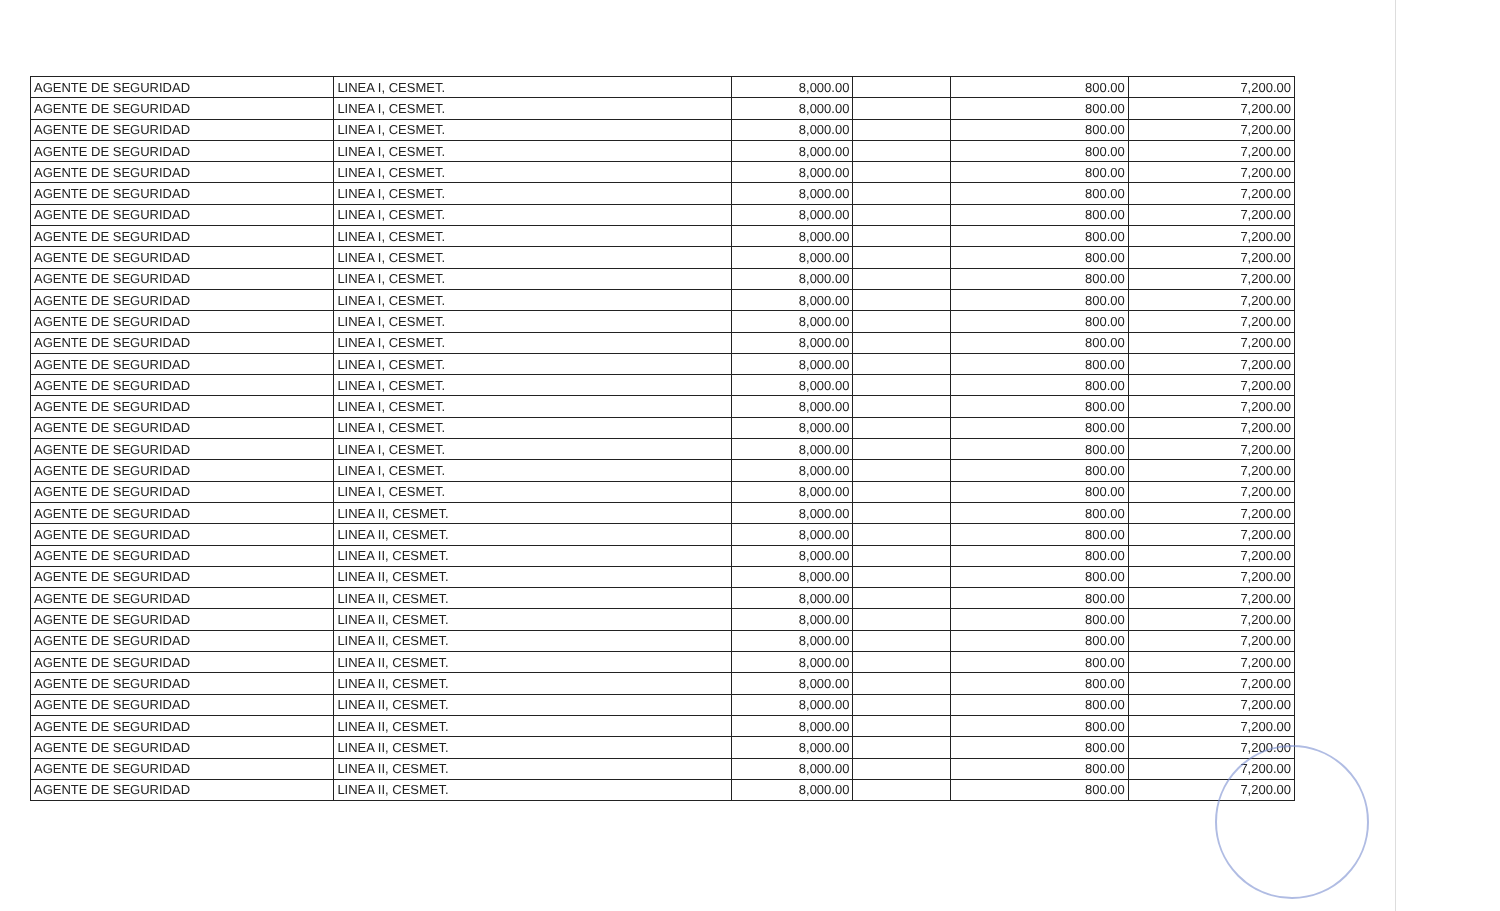| AGENTE DE SEGURIDAD | LINEA I, CESMET. | 8,000.00 | | 800.00 | 7,200.00 |
| AGENTE DE SEGURIDAD | LINEA I, CESMET. | 8,000.00 | | 800.00 | 7,200.00 |
| AGENTE DE SEGURIDAD | LINEA I, CESMET. | 8,000.00 | | 800.00 | 7,200.00 |
| AGENTE DE SEGURIDAD | LINEA I, CESMET. | 8,000.00 | | 800.00 | 7,200.00 |
| AGENTE DE SEGURIDAD | LINEA I, CESMET. | 8,000.00 | | 800.00 | 7,200.00 |
| AGENTE DE SEGURIDAD | LINEA I, CESMET. | 8,000.00 | | 800.00 | 7,200.00 |
| AGENTE DE SEGURIDAD | LINEA I, CESMET. | 8,000.00 | | 800.00 | 7,200.00 |
| AGENTE DE SEGURIDAD | LINEA I, CESMET. | 8,000.00 | | 800.00 | 7,200.00 |
| AGENTE DE SEGURIDAD | LINEA I, CESMET. | 8,000.00 | | 800.00 | 7,200.00 |
| AGENTE DE SEGURIDAD | LINEA I, CESMET. | 8,000.00 | | 800.00 | 7,200.00 |
| AGENTE DE SEGURIDAD | LINEA I, CESMET. | 8,000.00 | | 800.00 | 7,200.00 |
| AGENTE DE SEGURIDAD | LINEA I, CESMET. | 8,000.00 | | 800.00 | 7,200.00 |
| AGENTE DE SEGURIDAD | LINEA I, CESMET. | 8,000.00 | | 800.00 | 7,200.00 |
| AGENTE DE SEGURIDAD | LINEA I, CESMET. | 8,000.00 | | 800.00 | 7,200.00 |
| AGENTE DE SEGURIDAD | LINEA I, CESMET. | 8,000.00 | | 800.00 | 7,200.00 |
| AGENTE DE SEGURIDAD | LINEA I, CESMET. | 8,000.00 | | 800.00 | 7,200.00 |
| AGENTE DE SEGURIDAD | LINEA I, CESMET. | 8,000.00 | | 800.00 | 7,200.00 |
| AGENTE DE SEGURIDAD | LINEA I, CESMET. | 8,000.00 | | 800.00 | 7,200.00 |
| AGENTE DE SEGURIDAD | LINEA I, CESMET. | 8,000.00 | | 800.00 | 7,200.00 |
| AGENTE DE SEGURIDAD | LINEA I, CESMET. | 8,000.00 | | 800.00 | 7,200.00 |
| AGENTE DE SEGURIDAD | LINEA II, CESMET. | 8,000.00 | | 800.00 | 7,200.00 |
| AGENTE DE SEGURIDAD | LINEA II, CESMET. | 8,000.00 | | 800.00 | 7,200.00 |
| AGENTE DE SEGURIDAD | LINEA II, CESMET. | 8,000.00 | | 800.00 | 7,200.00 |
| AGENTE DE SEGURIDAD | LINEA II, CESMET. | 8,000.00 | | 800.00 | 7,200.00 |
| AGENTE DE SEGURIDAD | LINEA II, CESMET. | 8,000.00 | | 800.00 | 7,200.00 |
| AGENTE DE SEGURIDAD | LINEA II, CESMET. | 8,000.00 | | 800.00 | 7,200.00 |
| AGENTE DE SEGURIDAD | LINEA II, CESMET. | 8,000.00 | | 800.00 | 7,200.00 |
| AGENTE DE SEGURIDAD | LINEA II, CESMET. | 8,000.00 | | 800.00 | 7,200.00 |
| AGENTE DE SEGURIDAD | LINEA II, CESMET. | 8,000.00 | | 800.00 | 7,200.00 |
| AGENTE DE SEGURIDAD | LINEA II, CESMET. | 8,000.00 | | 800.00 | 7,200.00 |
| AGENTE DE SEGURIDAD | LINEA II, CESMET. | 8,000.00 | | 800.00 | 7,200.00 |
| AGENTE DE SEGURIDAD | LINEA II, CESMET. | 8,000.00 | | 800.00 | 7,200.00 |
| AGENTE DE SEGURIDAD | LINEA II, CESMET. | 8,000.00 | | 800.00 | 7,200.00 |
| AGENTE DE SEGURIDAD | LINEA II, CESMET. | 8,000.00 | | 800.00 | 7,200.00 |